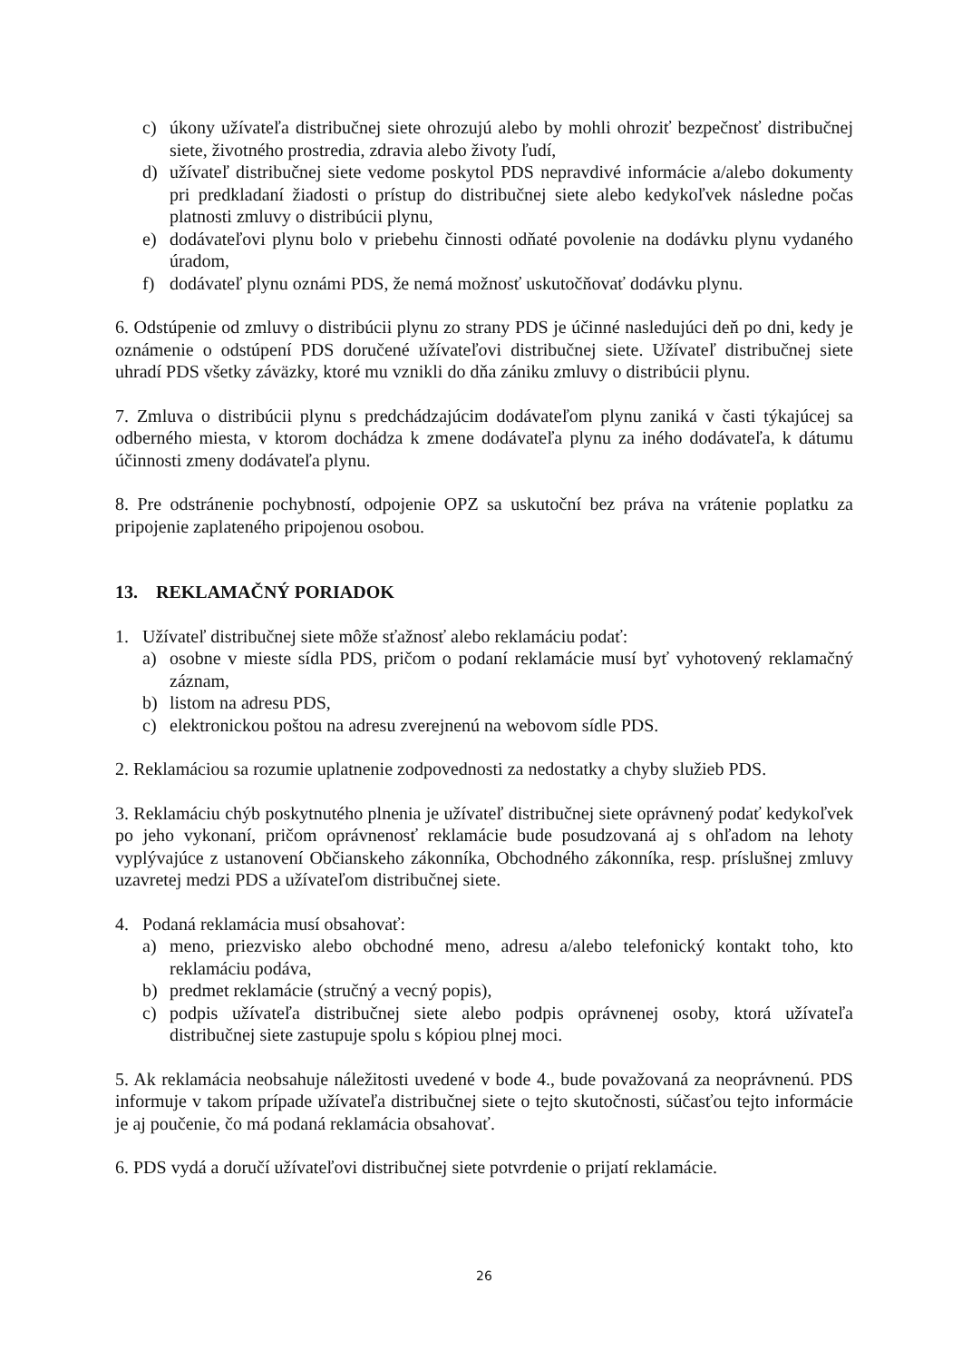c) úkony užívateľa distribučnej siete ohrozujú alebo by mohli ohroziť bezpečnosť distribučnej siete, životného prostredia, zdravia alebo životy ľudí,
d) užívateľ distribučnej siete vedome poskytol PDS nepravdivé informácie a/alebo dokumenty pri predkladaní žiadosti o prístup do distribučnej siete alebo kedykoľvek následne počas platnosti zmluvy o distribúcii plynu,
e) dodávateľovi plynu bolo v priebehu činnosti odňaté povolenie na dodávku plynu vydaného úradom,
f) dodávateľ plynu oznámi PDS, že nemá možnosť uskutočňovať dodávku plynu.
6. Odstúpenie od zmluvy o distribúcii plynu zo strany PDS je účinné nasledujúci deň po dni, kedy je oznámenie o odstúpení PDS doručené užívateľovi distribučnej siete. Užívateľ distribučnej siete uhradí PDS všetky záväzky, ktoré mu vznikli do dňa zániku zmluvy o distribúcii plynu.
7. Zmluva o distribúcii plynu s predchádzajúcim dodávateľom plynu zaniká v časti týkajúcej sa odberného miesta, v ktorom dochádza k zmene dodávateľa plynu za iného dodávateľa, k dátumu účinnosti zmeny dodávateľa plynu.
8. Pre odstránenie pochybností, odpojenie OPZ sa uskutoční bez práva na vrátenie poplatku za pripojenie zaplateného pripojenou osobou.
13. REKLAMAČNÝ PORIADOK
1. Užívateľ distribučnej siete môže sťažnosť alebo reklamáciu podať:
a) osobne v mieste sídla PDS, pričom o podaní reklamácie musí byť vyhotovený reklamačný záznam,
b) listom na adresu PDS,
c) elektronickou poštou na adresu zverejnenú na webovom sídle PDS.
2. Reklamáciou sa rozumie uplatnenie zodpovednosti za nedostatky a chyby služieb PDS.
3. Reklamáciu chýb poskytnutého plnenia je užívateľ distribučnej siete oprávnený podať kedykoľvek po jeho vykonaní, pričom oprávnenosť reklamácie bude posudzovaná aj s ohľadom na lehoty vyplývajúce z ustanovení Občianskeho zákonníka, Obchodného zákonníka, resp. príslušnej zmluvy uzavretej medzi PDS a užívateľom distribučnej siete.
4. Podaná reklamácia musí obsahovať:
a) meno, priezvisko alebo obchodné meno, adresu a/alebo telefonický kontakt toho, kto reklamáciu podáva,
b) predmet reklamácie (stručný a vecný popis),
c) podpis užívateľa distribučnej siete alebo podpis oprávnenej osoby, ktorá užívateľa distribučnej siete zastupuje spolu s kópiou plnej moci.
5. Ak reklamácia neobsahuje náležitosti uvedené v bode 4., bude považovaná za neoprávnenú. PDS informuje v takom prípade užívateľa distribučnej siete o tejto skutočnosti, súčasťou tejto informácie je aj poučenie, čo má podaná reklamácia obsahovať.
6. PDS vydá a doručí užívateľovi distribučnej siete potvrdenie o prijatí reklamácie.
26